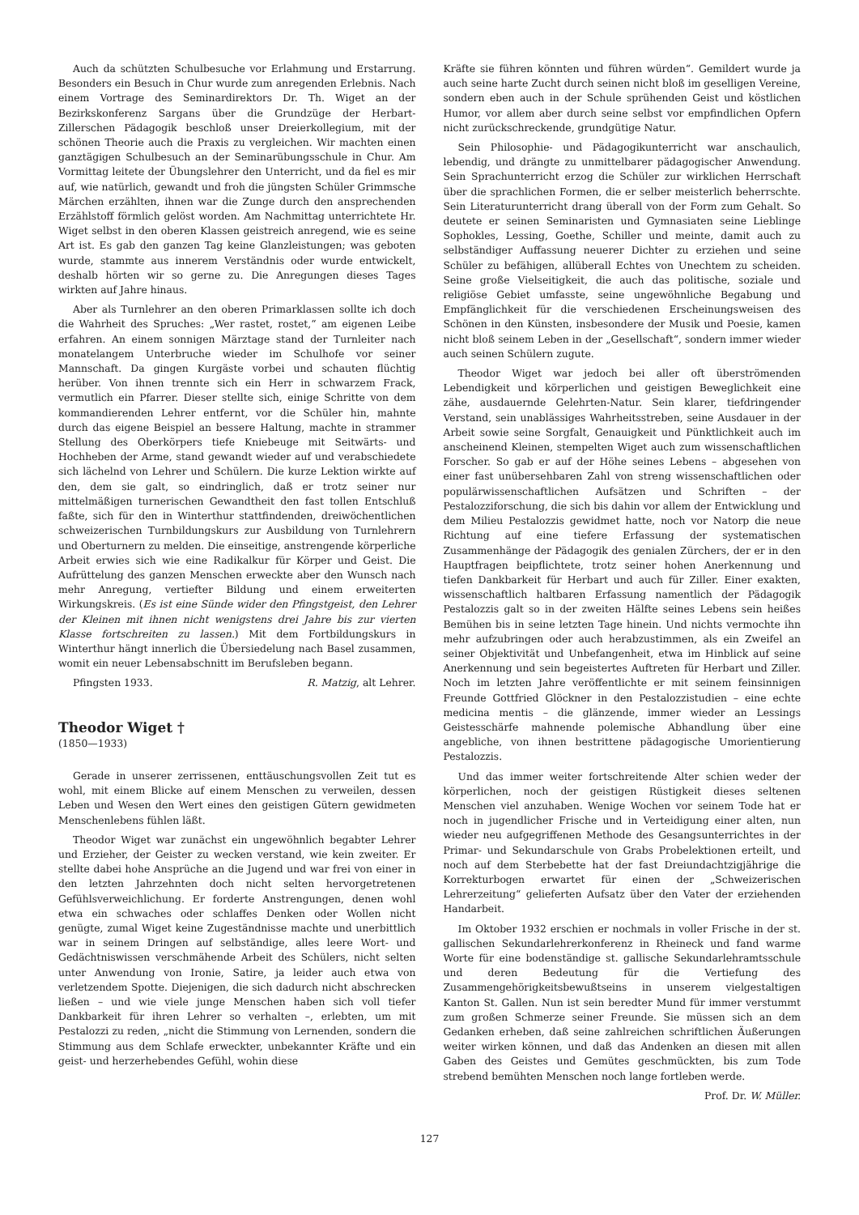Auch da schützten Schulbesuche vor Erlahmung und Erstarrung. Besonders ein Besuch in Chur wurde zum anregenden Erlebnis. Nach einem Vortrage des Seminardirektors Dr. Th. Wiget an der Bezirkskonferenz Sargans über die Grundzüge der Herbart-Zillerschen Pädagogik beschloß unser Dreierkollegium, mit der schönen Theorie auch die Praxis zu vergleichen. Wir machten einen ganztägigen Schulbesuch an der Seminarübungsschule in Chur. Am Vormittag leitete der Übungslehrer den Unterricht, und da fiel es mir auf, wie natürlich, gewandt und froh die jüngsten Schüler Grimmsche Märchen erzählten, ihnen war die Zunge durch den ansprechenden Erzählstoff förmlich gelöst worden. Am Nachmittag unterrichtete Hr. Wiget selbst in den oberen Klassen geistreich anregend, wie es seine Art ist. Es gab den ganzen Tag keine Glanzleistungen; was geboten wurde, stammte aus innerem Verständnis oder wurde entwickelt, deshalb hörten wir so gerne zu. Die Anregungen dieses Tages wirkten auf Jahre hinaus.
Aber als Turnlehrer an den oberen Primarklassen sollte ich doch die Wahrheit des Spruches: „Wer rastet, rostet,“ am eigenen Leibe erfahren. An einem sonnigen Märztage stand der Turnleiter nach monatelangem Unterbruche wieder im Schulhofe vor seiner Mannschaft. Da gingen Kurgäste vorbei und schauten flüchtig herüber. Von ihnen trennte sich ein Herr in schwarzem Frack, vermutlich ein Pfarrer. Dieser stellte sich, einige Schritte von dem kommandierenden Lehrer entfernt, vor die Schüler hin, mahnte durch das eigene Beispiel an bessere Haltung, machte in strammer Stellung des Oberkörpers tiefe Kniebeuge mit Seitwärts- und Hochheben der Arme, stand gewandt wieder auf und verabschiedete sich lächelnd von Lehrer und Schülern. Die kurze Lektion wirkte auf den, dem sie galt, so eindringlich, daß er trotz seiner nur mittelmäßigen turnerischen Gewandtheit den fast tollen Entschluß faßte, sich für den in Winterthur stattfindenden, dreiwöchentlichen schweizerischen Turnbildungskurs zur Ausbildung von Turnlehrern und Oberturnern zu melden. Die einseitige, anstrengende körperliche Arbeit erwies sich wie eine Radikalkur für Körper und Geist. Die Aufrüttelung des ganzen Menschen erweckte aber den Wunsch nach mehr Anregung, vertiefter Bildung und einem erweiterten Wirkungskreis. (Es ist eine Sünde wider den Pfingstgeist, den Lehrer der Kleinen mit ihnen nicht wenigstens drei Jahre bis zur vierten Klasse fortschreiten zu lassen.) Mit dem Fortbildungskurs in Winterthur hängt innerlich die Übersiedelung nach Basel zusammen, womit ein neuer Lebensabschnitt im Berufsleben begann.
Pfingsten 1933. R. Matzig, alt Lehrer.
Theodor Wiget †
(1850—1933)
Gerade in unserer zerrissenen, enttäuschungsvollen Zeit tut es wohl, mit einem Blicke auf einem Menschen zu verweilen, dessen Leben und Wesen den Wert eines den geistigen Gütern gewidmeten Menschenlebens fühlen läßt.
Theodor Wiget war zunächst ein ungewöhnlich begabter Lehrer und Erzieher, der Geister zu wecken verstand, wie kein zweiter. Er stellte dabei hohe Ansprüche an die Jugend und war frei von einer in den letzten Jahrzehnten doch nicht selten hervorgetretenen Gefühlsverweichlichung. Er forderte Anstrengungen, denen wohl etwa ein schwaches oder schlaffes Denken oder Wollen nicht genügte, zumal Wiget keine Zugeständnisse machte und unerbittlich war in seinem Dringen auf selbständige, alles leere Wort- und Gedächtniswissen verschmähende Arbeit des Schülers, nicht selten unter Anwendung von Ironie, Satire, ja leider auch etwa von verletzendem Spotte. Diejenigen, die sich dadurch nicht abschrecken ließen – und wie viele junge Menschen haben sich voll tiefer Dankbarkeit für ihren Lehrer so verhalten –, erlebten, um mit Pestalozzi zu reden, „nicht die Stimmung von Lernenden, sondern die Stimmung aus dem Schlafe erweckter, unbekannter Kräfte und ein geist- und herzerhebendes Gefühl, wohin diese
Kräfte sie führen könnten und führen würden“. Gemildert wurde ja auch seine harte Zucht durch seinen nicht bloß im geselligen Vereine, sondern eben auch in der Schule sprühenden Geist und köstlichen Humor, vor allem aber durch seine selbst vor empfindlichen Opfern nicht zurückschreckende, grundgütige Natur.
Sein Philosophie- und Pädagogikunterricht war anschaulich, lebendig, und drängte zu unmittelbarer pädagogischer Anwendung. Sein Sprachunterricht erzog die Schüler zur wirklichen Herrschaft über die sprachlichen Formen, die er selber meisterlich beherrschte. Sein Literaturunterricht drang überall von der Form zum Gehalt. So deutete er seinen Seminaristen und Gymnasiaten seine Lieblinge Sophokles, Lessing, Goethe, Schiller und meinte, damit auch zu selbständiger Auffassung neuerer Dichter zu erziehen und seine Schüler zu befähigen, allüberall Echtes von Unechtem zu scheiden. Seine große Vielseitigkeit, die auch das politische, soziale und religiöse Gebiet umfasste, seine ungewöhnliche Begabung und Empfänglichkeit für die verschiedenen Erscheinungsweisen des Schönen in den Künsten, insbesondere der Musik und Poesie, kamen nicht bloß seinem Leben in der „Gesellschaft“, sondern immer wieder auch seinen Schülern zugute.
Theodor Wiget war jedoch bei aller oft überströmenden Lebendigkeit und körperlichen und geistigen Beweglichkeit eine zähe, ausdauernde Gelehrten-Natur. Sein klarer, tiefdringender Verstand, sein unablässiges Wahrheitsstreben, seine Ausdauer in der Arbeit sowie seine Sorgfalt, Genauigkeit und Pünktlichkeit auch im anscheinend Kleinen, stempelten Wiget auch zum wissenschaftlichen Forscher. So gab er auf der Höhe seines Lebens – abgesehen von einer fast unübersehbaren Zahl von streng wissenschaftlichen oder populärwissenschaftlichen Aufsätzen und Schriften – der Pestalozziforschung, die sich bis dahin vor allem der Entwicklung und dem Milieu Pestalozzis gewidmet hatte, noch vor Natorp die neue Richtung auf eine tiefere Erfassung der systematischen Zusammenhänge der Pädagogik des genialen Zürchers, der er in den Hauptfragen beipflichtete, trotz seiner hohen Anerkennung und tiefen Dankbarkeit für Herbart und auch für Ziller. Einer exakten, wissenschaftlich haltbaren Erfassung namentlich der Pädagogik Pestalozzis galt so in der zweiten Hälfte seines Lebens sein heißes Bemühen bis in seine letzten Tage hinein. Und nichts vermochte ihn mehr aufzubringen oder auch herabzustimmen, als ein Zweifel an seiner Objektivität und Unbefangenheit, etwa im Hinblick auf seine Anerkennung und sein begeistertes Auftreten für Herbart und Ziller. Noch im letzten Jahre veröffentlichte er mit seinem feinsinnigen Freunde Gottfried Glöckner in den Pestalozzistudien – eine echte medicina mentis – die glänzende, immer wieder an Lessings Geistesschärfe mahnende polemische Abhandlung über eine angebliche, von ihnen bestrittene pädagogische Umorientierung Pestalozzis.
Und das immer weiter fortschreitende Alter schien weder der körperlichen, noch der geistigen Rüstigkeit dieses seltenen Menschen viel anzuhaben. Wenige Wochen vor seinem Tode hat er noch in jugendlicher Frische und in Verteidigung einer alten, nun wieder neu aufgegriffenen Methode des Gesangsunterrichtes in der Primar- und Sekundarschule von Grabs Probelektionen erteilt, und noch auf dem Sterbebette hat der fast Dreiundachtzigjährige die Korrekturbogen erwartet für einen der „Schweizerischen Lehrerzeitung“ gelieferten Aufsatz über den Vater der erziehenden Handarbeit.
Im Oktober 1932 erschien er nochmals in voller Frische in der st. gallischen Sekundarlehrerkonferenz in Rheineck und fand warme Worte für eine bodenständige st. gallische Sekundarlehramtsschule und deren Bedeutung für die Vertiefung des Zusammengehörigkeitsbewußtseins in unserem vielgestaltigen Kanton St. Gallen. Nun ist sein beredter Mund für immer verstummt zum großen Schmerze seiner Freunde. Sie müssen sich an dem Gedanken erheben, daß seine zahlreichen schriftlichen Äußerungen weiter wirken können, und daß das Andenken an diesen mit allen Gaben des Geistes und Gemütes geschmückten, bis zum Tode strebend bemühten Menschen noch lange fortleben werde.
Prof. Dr. W. Müller.
127